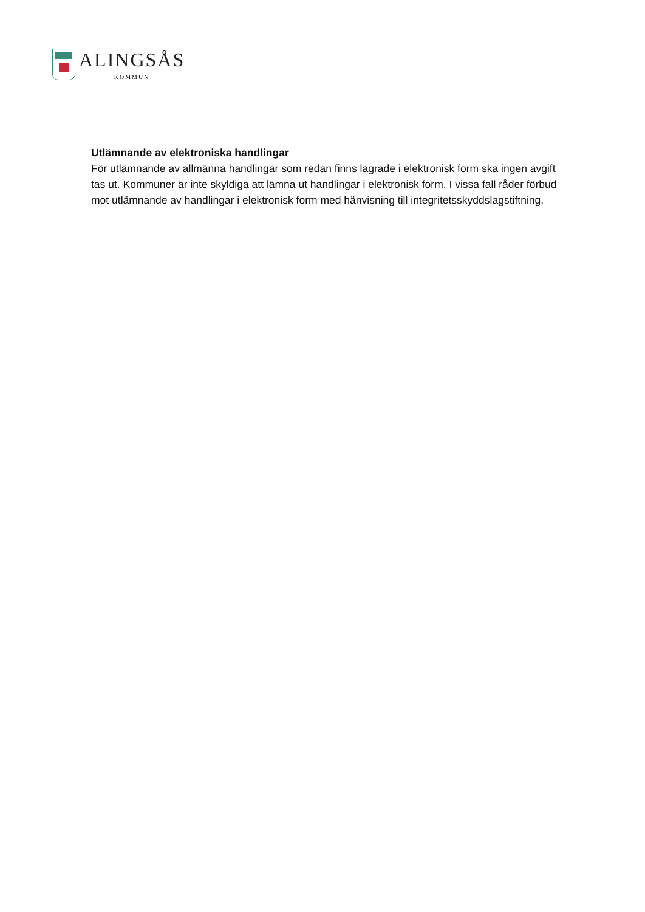ALINGSÅS
KOMMUN
Utlämnande av elektroniska handlingar
För utlämnande av allmänna handlingar som redan finns lagrade i elektronisk form ska ingen avgift tas ut. Kommuner är inte skyldiga att lämna ut handlingar i elektronisk form. I vissa fall råder förbud mot utlämnande av handlingar i elektronisk form med hänvisning till integritetsskyddslagstiftning.